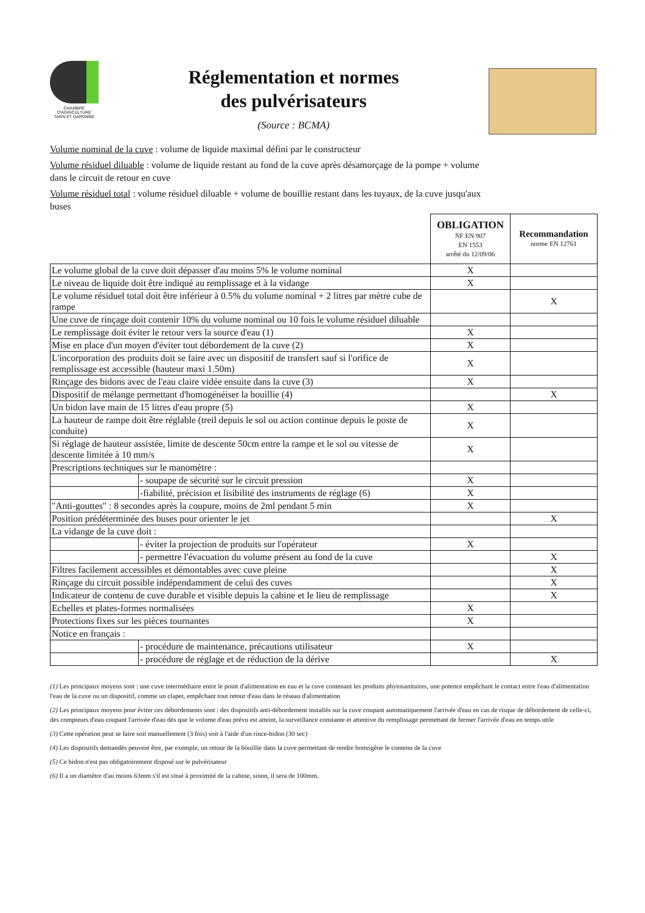CHAMBRE
D'AGRICULTURE
TARN ET GARONNE
Réglementation et normes
des pulvérisateurs
(Source : BCMA)
Volume nominal de la cuve : volume de liquide maximal défini par le constructeur
Volume résiduel diluable : volume de liquide restant au fond de la cuve après désamorçage de la pompe + volume dans le circuit de retour en cuve
Volume résiduel total : volume résiduel diluable + volume de bouillie restant dans les tuyaux, de la cuve jusqu'aux buses
| | | OBLIGATION NF EN 907 EN 1553 arrêté du 12/09/06 | Recommandation norme EN 12761 |
| Le volume global de la cuve doit dépasser d'au moins 5% le volume nominal | | X | |
| Le niveau de liquide doit être indiqué au remplissage et à la vidange | | X | |
| Le volume résiduel total doit être inférieur à 0.5% du volume nominal + 2 litres par mètre cube de rampe | | | X |
| Une cuve de rinçage doit contenir 10% du volume nominal ou 10 fois le volume résiduel diluable | | | |
| Le remplissage doit éviter le retour vers la source d'eau (1) | | X | |
| Mise en place d'un moyen d'éviter tout débordement de la cuve (2) | | X | |
| L'incorporation des produits doit se faire avec un dispositif de transfert sauf si l'orifice de remplissage est accessible (hauteur maxi 1.50m) | | X | |
| Rinçage des bidons avec de l'eau claire vidée ensuite dans la cuve (3) | | X | |
| Dispositif de mélange permettant d'homogénéiser la bouillie (4) | | | X |
| Un bidon lave main de 15 litres d'eau propre (5) | | X | |
| La hauteur de rampe doit être réglable (treil depuis le sol ou action continue depuis le poste de conduite) | | X | |
| Si réglage de hauteur assistée, limite de descente 50cm entre la rampe et le sol ou vitesse de descente limitée à 10 mm/s | | X | |
| Prescriptions techniques sur le manomètre : | | | |
| | - soupape de sécurité sur le circuit pression | X | |
| | -fiabilité, précision et lisibilité des instruments de réglage (6) | X | |
| "Anti-gouttes" : 8 secondes après la coupure, moins de 2ml pendant 5 min | | X | |
| Position prédéterminée des buses pour orienter le jet | | | X |
| La vidange de la cuve doit : | | | |
| | - éviter la projection de produits sur l'opérateur | X | |
| | - permettre l'évacuation du volume présent au fond de la cuve | | X |
| Filtres facilement accessibles et démontables avec cuve pleine | | | X |
| Rinçage du circuit possible indépendamment de celui des cuves | | | X |
| Indicateur de contenu de cuve durable et visible depuis la cabine et le lieu de remplissage | | | X |
| Echelles et plates-formes normalisées | | X | |
| Protections fixes sur les pièces tournantes | | X | |
| Notice en français : | | | |
| | - procédure de maintenance, précautions utilisateur | X | |
| | - procédure de réglage et de réduction de la dérive | | X |
(1) Les principaux moyens sont : une cuve intermédiaire entre le point d'alimentation en eau et la cuve contenant les produits phytosanitaires, une potence empêchant le contact entre l'eau d'alimentation l'eau de la cuve ou un dispositif, comme un clapet, empêchant tout retour d'eau dans le réseau d'alimentation
(2) Les principaux moyens pour éviter ces débordements sont : des dispositifs anti-débordement installés sur la cuve coupant automatiquement l'arrivée d'eau en cas de risque de débordement de celle-ci, des compteurs d'eau coupant l'arrivée d'eau dès que le volume d'eau prévu est atteint, la surveillance constante et attentive du remplissage permettant de fermer l'arrivée d'eau en temps utile
(3) Cette opération peut se faire soit manuellement (3 fois) soit à l'aide d'un rince-bidon (30 sec)
(4) Les dispositifs demandés peuvent être, par exemple, un retour de la bouillie dans la cuve permettant de rendre homogène le contenu de la cuve
(5) Ce bidon n'est pas obligatoirement disposé sur le pulvérisateur
(6) Il a un diamètre d'au moins 63mm s'il est situé à proximité de la cabine, sinon, il sera de 100mm.